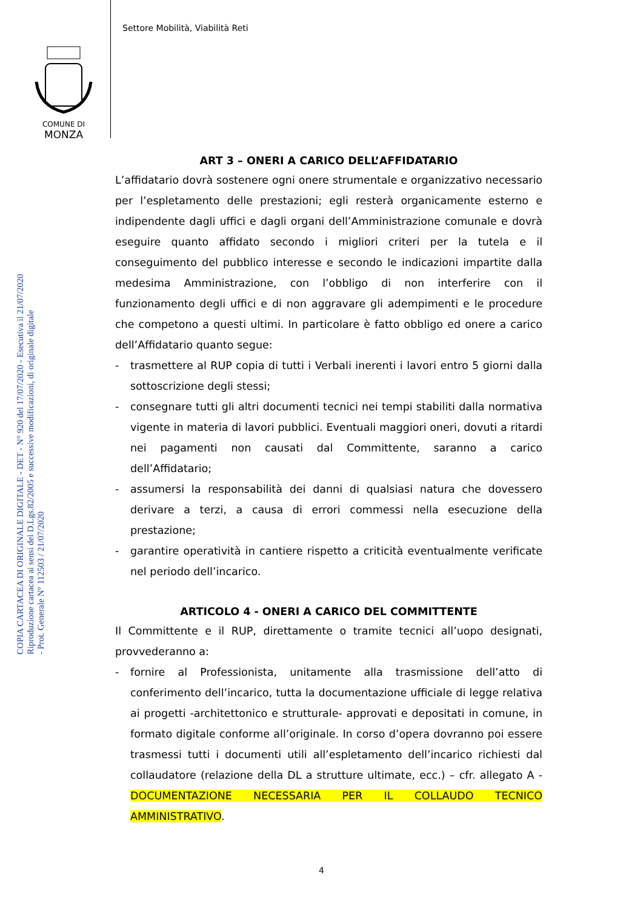Settore Mobilità, Viabilità Reti
COMUNE DI
MONZA
COPIA CARTACEA DI ORIGINALE DIGITALE - DET - N° 920 del 17/07/2020 - Esecutiva il 21/07/2020
Riproduzione cartacea ai sensi del D.Lgs.82/2005 e successive modificazioni, di originale digitale
- Prot. Generale N° 112503 / 21/07/2020
ART 3 – ONERI A CARICO DELL’AFFIDATARIO
L’affidatario dovrà sostenere ogni onere strumentale e organizzativo necessario per l’espletamento delle prestazioni; egli resterà organicamente esterno e indipendente dagli uffici e dagli organi dell’Amministrazione comunale e dovrà eseguire quanto affidato secondo i migliori criteri per la tutela e il conseguimento del pubblico interesse e secondo le indicazioni impartite dalla medesima Amministrazione, con l’obbligo di non interferire con il funzionamento degli uffici e di non aggravare gli adempimenti e le procedure che competono a questi ultimi. In particolare è fatto obbligo ed onere a carico dell’Affidatario quanto segue:
- trasmettere al RUP copia di tutti i Verbali inerenti i lavori entro 5 giorni dalla sottoscrizione degli stessi;
- consegnare tutti gli altri documenti tecnici nei tempi stabiliti dalla normativa vigente in materia di lavori pubblici. Eventuali maggiori oneri, dovuti a ritardi nei pagamenti non causati dal Committente, saranno a carico dell’Affidatario;
- assumersi la responsabilità dei danni di qualsiasi natura che dovessero derivare a terzi, a causa di errori commessi nella esecuzione della prestazione;
- garantire operatività in cantiere rispetto a criticità eventualmente verificate nel periodo dell’incarico.
ARTICOLO 4 - ONERI A CARICO DEL COMMITTENTE
Il Committente e il RUP, direttamente o tramite tecnici all’uopo designati, provvederanno a:
- fornire al Professionista, unitamente alla trasmissione dell’atto di conferimento dell’incarico, tutta la documentazione ufficiale di legge relativa ai progetti -architettonico e strutturale- approvati e depositati in comune, in formato digitale conforme all’originale. In corso d’opera dovranno poi essere trasmessi tutti i documenti utili all’espletamento dell’incarico richiesti dal collaudatore (relazione della DL a strutture ultimate, ecc.) – cfr. allegato A - DOCUMENTAZIONE NECESSARIA PER IL COLLAUDO TECNICO AMMINISTRATIVO.
4